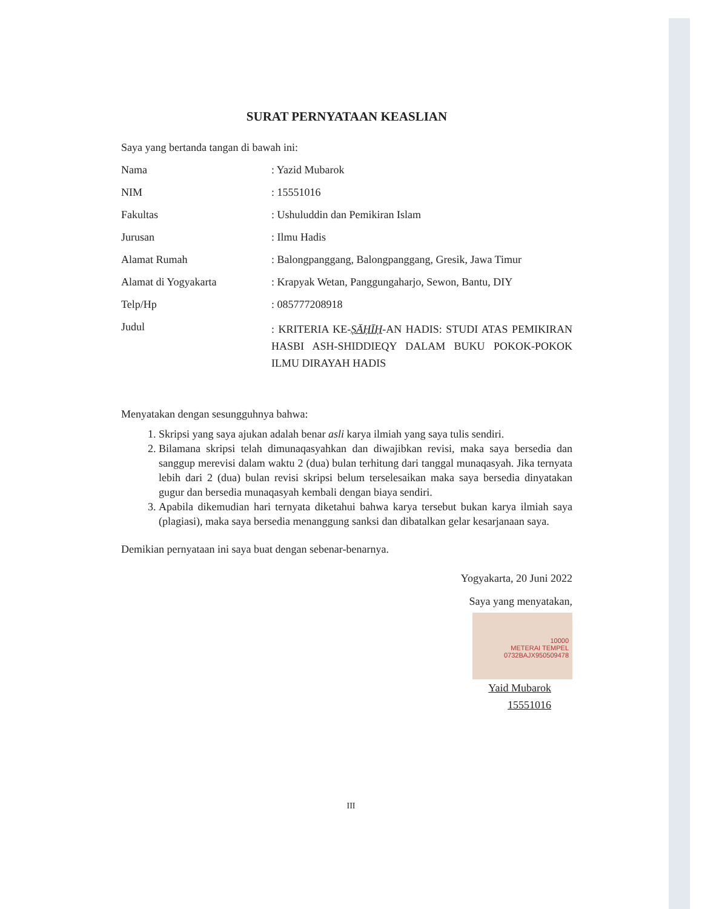SURAT PERNYATAAN KEASLIAN
Saya yang bertanda tangan di bawah ini:
Nama : Yazid Mubarok
NIM : 15551016
Fakultas : Ushuluddin dan Pemikiran Islam
Jurusan : Ilmu Hadis
Alamat Rumah : Balongpanggang, Balongpanggang, Gresik, Jawa Timur
Alamat di Yogyakarta : Krapyak Wetan, Panggungaharjo, Sewon, Bantu, DIY
Telp/Hp : 085777208918
Judul
: KRITERIA KE-ṢĀḤĪḤ-AN HADIS: STUDI ATAS PEMIKIRAN HASBI ASH-SHIDDIEQY DALAM BUKU POKOK-POKOK ILMU DIRAYAH HADIS
Menyatakan dengan sesungguhnya bahwa:
1. Skripsi yang saya ajukan adalah benar asli karya ilmiah yang saya tulis sendiri.
2. Bilamana skripsi telah dimunaqasyahkan dan diwajibkan revisi, maka saya bersedia dan sanggup merevisi dalam waktu 2 (dua) bulan terhitung dari tanggal munaqasyah. Jika ternyata lebih dari 2 (dua) bulan revisi skripsi belum terselesaikan maka saya bersedia dinyatakan gugur dan bersedia munaqasyah kembali dengan biaya sendiri.
3. Apabila dikemudian hari ternyata diketahui bahwa karya tersebut bukan karya ilmiah saya (plagiasi), maka saya bersedia menanggung sanksi dan dibatalkan gelar kesarjanaan saya.
Demikian pernyataan ini saya buat dengan sebenar-benarnya.
Yogyakarta, 20 Juni 2022
Saya yang menyatakan,
10000
METERAI TEMPEL
0732BAJX950509478
Yaid Mubarok
15551016
III